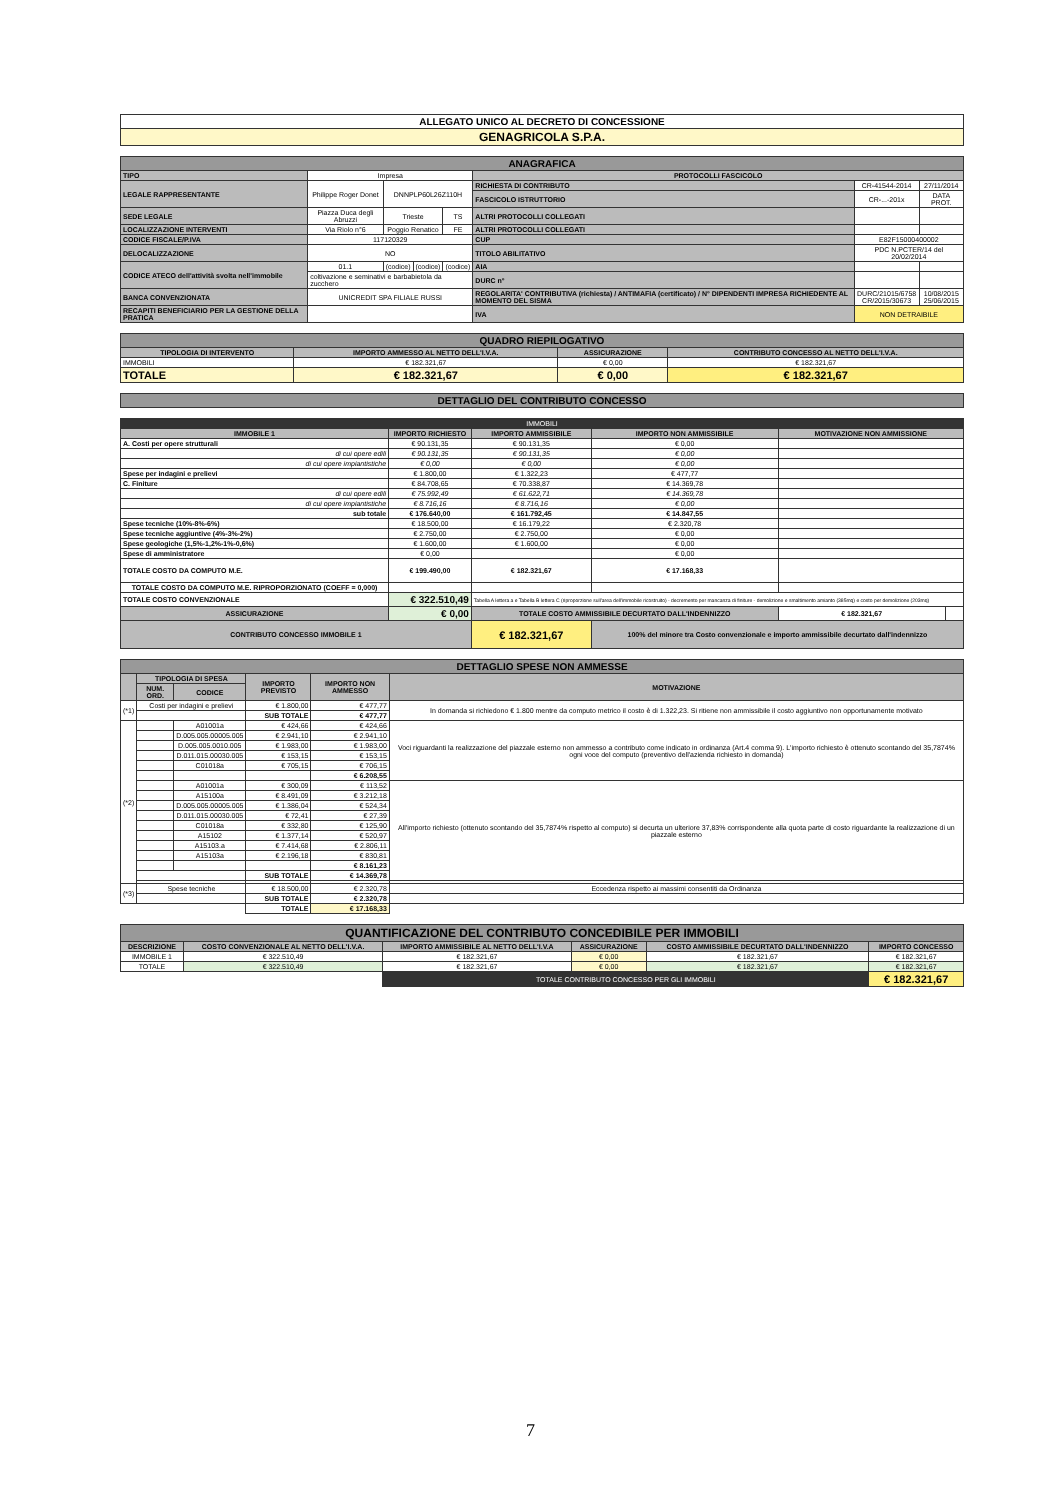| ALLEGATO UNICO AL DECRETO DI CONCESSIONE |
| GENAGRICOLA S.P.A. |
| ANAGRAFICA | | | | | | | | |
| TIPO | Impresa | | | | PROTOCOLLI FASCICOLO | | | |
| LEGALE RAPPRESENTANTE | Philippe Roger Donet | DNNPLP60L26Z110H | | | RICHIESTA DI CONTRIBUTO | | CR-41544-2014 | 27/11/2014 |
| | | | | | FASCICOLO ISTRUTTORIO | | CR-...-201x | DATA PROT. |
| SEDE LEGALE | Piazza Duca degli Abruzzi | Trieste | | TS | ALTRI PROTOCOLLI COLLEGATI | | | |
| LOCALIZZAZIONE INTERVENTI | Via Riolo n°6 | Poggio Renatico | | FE | ALTRI PROTOCOLLI COLLEGATI | | | |
| CODICE FISCALE/P.IVA | 117120329 | | | | CUP | | E82F15000400002 | |
| DELOCALIZZAZIONE | NO | | | | TITOLO ABILITATIVO | | PDC N.PCTER/14 del 20/02/2014 | |
| CODICE ATECO dell'attività svolta nell'immobile | 01.1 | (codice) | (codice) | (codice) | AIA | | | |
| | coltivazione e seminativi e barbabietola da zucchero | | | | DURC n° | | | |
| BANCA CONVENZIONATA | UNICREDIT SPA FILIALE RUSSI | | | | REGOLARITA' CONTRIBUTIVA (richiesta) / ANTIMAFIA (certificato) / N° DIPENDENTI IMPRESA RICHIEDENTE AL MOMENTO DEL SISMA | | DURC/21015/6758 CR/2015/30673 | 10/08/2015 25/06/2015 |
| RECAPITI BENEFICIARIO PER LA GESTIONE DELLA PRATICA | | | | | IVA | NON DETRAIBILE | | |
| QUADRO RIEPILOGATIVO | | | |
| TIPOLOGIA DI INTERVENTO | IMPORTO AMMESSO AL NETTO DELL'I.V.A. | ASSICURAZIONE | CONTRIBUTO CONCESSO AL NETTO DELL'I.V.A. |
| IMMOBILI | € 182.321,67 | € 0,00 | € 182.321,67 |
| TOTALE | € 182.321,67 | € 0,00 | € 182.321,67 |
| DETTAGLIO DEL CONTRIBUTO CONCESSO |
| IMMOBILI | | | | | |
| IMMOBILE 1 | IMPORTO RICHIESTO | IMPORTO AMMISSIBILE | IMPORTO NON AMMISSIBILE | MOTIVAZIONE NON AMMISSIONE | |
| A. Costi per opere strutturali | € 90.131,35 | € 90.131,35 | € 0,00 | | |
| di cui opere edili | € 90.131,35 | € 90.131,35 | € 0,00 | | |
| di cui opere impiantistiche | € 0,00 | € 0,00 | € 0,00 | | |
| Spese per indagini e prelievi | € 1.800,00 | € 1.322,23 | € 477,77 | | |
| C. Finiture | € 84.708,65 | € 70.338,87 | € 14.369,78 | | |
| di cui opere edili | € 75.992,49 | € 61.622,71 | € 14.369,78 | | |
| di cui opere impiantistiche | € 8.716,16 | € 8.716,16 | € 0,00 | | |
| sub totale | € 176.640,00 | € 161.792,45 | € 14.847,55 | | |
| Spese tecniche (10%-8%-6%) | € 18.500,00 | € 16.179,22 | € 2.320,78 | | |
| Spese tecniche aggiuntive (4%-3%-2%) | € 2.750,00 | € 2.750,00 | € 0,00 | | |
| Spese geologiche (1,5%-1,2%-1%-0,6%) | € 1.600,00 | € 1.600,00 | € 0,00 | | |
| Spese di amministratore | € 0,00 | | € 0,00 | | |
| TOTALE COSTO DA COMPUTO M.E. | € 199.490,00 | € 182.321,67 | € 17.168,33 | | |
| TOTALE COSTO DA COMPUTO M.E. RIPROPORZIONATO (COEFF = 0,000) | | | | | |
| TOTALE COSTO CONVENZIONALE | € 322.510,49 | Tabella A lettera a e Tabella B lettera C (riproporzione sull'area dell'immobile ricostruito) - decremento per mancanza di finiture - demolizione e smaltimento amianto (385mq) e costo per demolizione (203mq) | | | |
| ASSICURAZIONE | € 0,00 | TOTALE COSTO AMMISSIBILE DECURTATO DALL'INDENNIZZO | | € 182.321,67 | |
| CONTRIBUTO CONCESSO IMMOBILE 1 | | € 182.321,67 | 100% del minore tra Costo convenzionale e importo ammissibile decurtato dall'indennizzo | | |
| DETTAGLIO SPESE NON AMMESSE | | | | | |
| | TIPOLOGIA DI SPESA | | IMPORTO PREVISTO | IMPORTO NON AMMESSO | MOTIVAZIONE |
| | NUM. ORD. | CODICE | | | |
| (*1) | Costi per indagini e prelievi | | € 1.800,00 | € 477,77 | In domanda si richiedono € 1.800 mentre da computo metrico il costo è di 1.322,23. Si ritiene non ammissibile il costo aggiuntivo non opportunamente motivato |
| | | | SUB TOTALE | € 477,77 | |
| (*2) | | A01001a | € 424,66 | € 424,66 | Voci riguardanti la realizzazione del piazzale esterno non ammesso a contributo come indicato in ordinanza (Art.4 comma 9). L'importo richiesto è ottenuto scontando del 35,7874% ogni voce del computo (preventivo dell'azienda richiesto in domanda) |
| | | D.005.005.00005.005 | € 2.941,10 | € 2.941,10 | |
| | | D.005.005.0010.005 | € 1.983,00 | € 1.983,00 | |
| | | D.011.015.00030.005 | € 153,15 | € 153,15 | |
| | | C01018a | € 705,15 | € 706,15 | |
| | | | | € 6.208,55 | |
| | | A01001a | € 300,09 | € 113,52 | All'importo richiesto (ottenuto scontando del 35,7874% rispetto al computo) si decurta un ulteriore 37,83% corrispondente alla quota parte di costo riguardante la realizzazione di un piazzale esterno |
| | | A15100a | € 8.491,09 | € 3.212,18 | |
| | | D.005.005.00005.005 | € 1.386,04 | € 524,34 | |
| | | D.011.015.00030.005 | € 72,41 | € 27,39 | |
| | | C01018a | € 332,80 | € 125,90 | |
| | | A15102 | € 1.377,14 | € 520,97 | |
| | | A15103.a | € 7.414,68 | € 2.806,11 | |
| | | A15103a | € 2.196,18 | € 830,81 | |
| | | | | € 8.161,23 | |
| | | | SUB TOTALE | € 14.369,78 | |
| (*3) | Spese tecniche | | € 18.500,00 | € 2.320,78 | Eccedenza rispetto ai massimi consentiti da Ordinanza |
| | | | SUB TOTALE | € 2.320,78 | |
| | | | TOTALE | € 17.168,33 | |
| QUANTIFICAZIONE DEL CONTRIBUTO CONCEDIBILE PER IMMOBILI | | | | | |
| DESCRIZIONE | COSTO CONVENZIONALE AL NETTO DELL'I.V.A. | IMPORTO AMMISSIBILE AL NETTO DELL'I.V.A | ASSICURAZIONE | COSTO AMMISSIBILE DECURTATO DALL'INDENNIZZO | IMPORTO CONCESSO |
| IMMOBILE 1 | € 322.510,49 | € 182.321,67 | € 0,00 | € 182.321,67 | € 182.321,67 |
| TOTALE | € 322.510,49 | € 182.321,67 | € 0,00 | € 182.321,67 | € 182.321,67 |
| | | TOTALE CONTRIBUTO CONCESSO PER GLI IMMOBILI | | | € 182.321,67 |
7